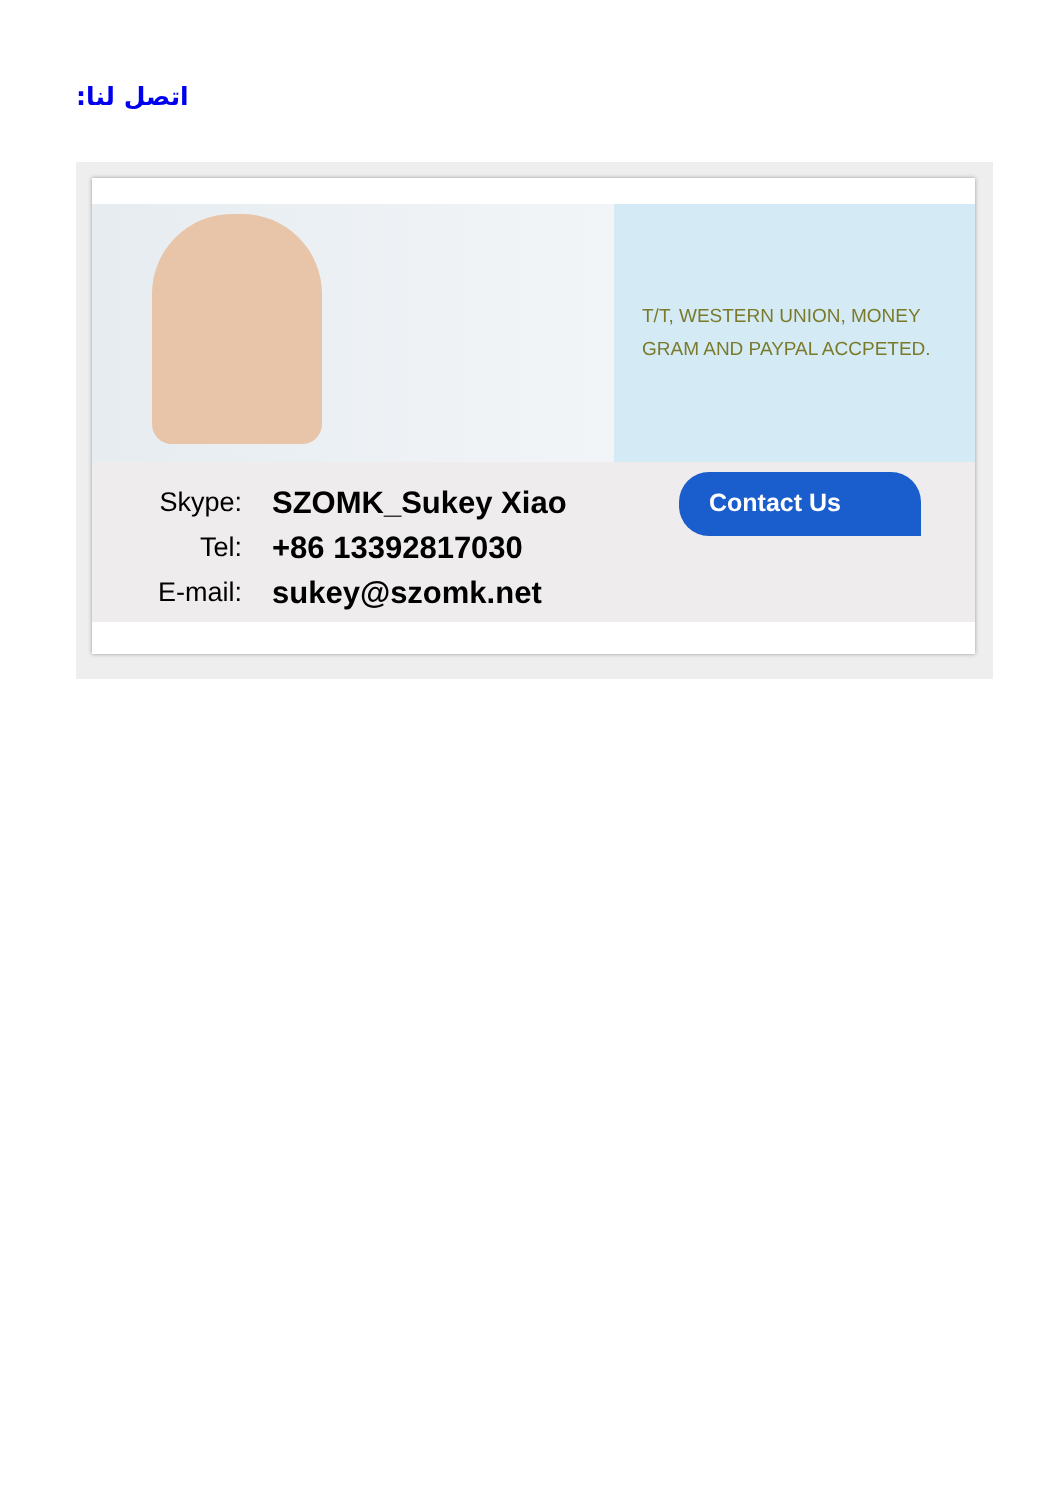اتصل لنا:
T/T, WESTERN UNION, MONEY
GRAM AND PAYPAL ACCPETED.
Skype: SZOMK_Sukey Xiao
Tel: +86 13392817030
E-mail: sukey@szomk.net
Contact Us